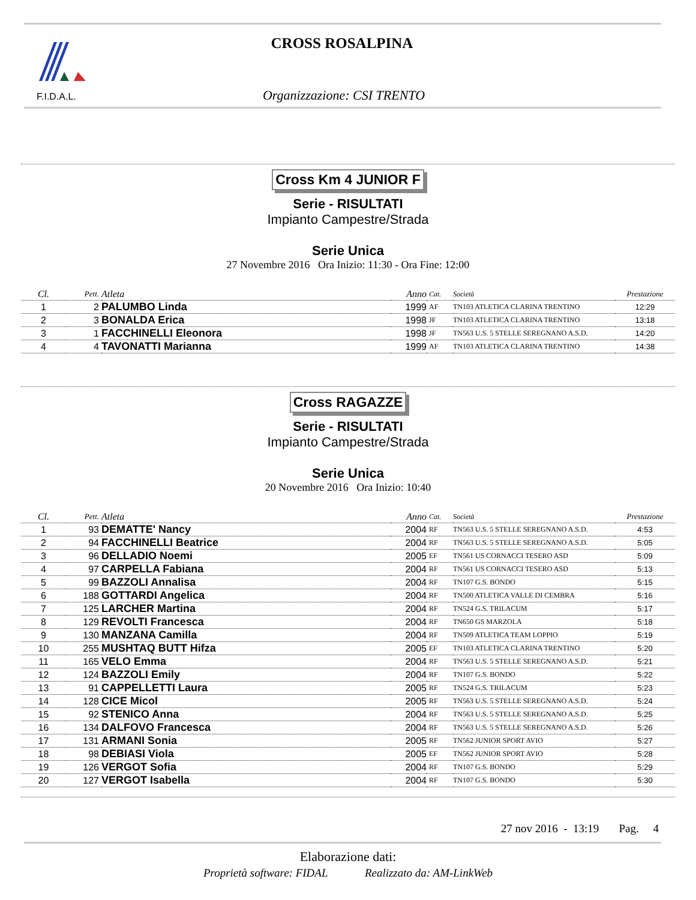F.I.D.A.L.
CROSS ROSALPINA
Organizzazione: CSI TRENTO
Cross Km 4 JUNIOR F
Serie - RISULTATI
Impianto Campestre/Strada
Serie Unica
27 Novembre 2016 Ora Inizio: 11:30 - Ora Fine: 12:00
| Cl. | Pett. | Atleta | Anno | Cat. | Società | Prestazione | |
| --- | --- | --- | --- | --- | --- | --- | --- |
| 1 | 2 | PALUMBO Linda | 1999 | AF | TN103 ATLETICA CLARINA TRENTINO | 12:29 | |
| 2 | 3 | BONALDA Erica | 1998 | JF | TN103 ATLETICA CLARINA TRENTINO | 13:18 | |
| 3 | 1 | FACCHINELLI Eleonora | 1998 | JF | TN563 U.S. 5 STELLE SEREGNANO A.S.D. | 14:20 | |
| 4 | 4 | TAVONATTI Marianna | 1999 | AF | TN103 ATLETICA CLARINA TRENTINO | 14:38 | |
Cross RAGAZZE
Serie - RISULTATI
Impianto Campestre/Strada
Serie Unica
20 Novembre 2016 Ora Inizio: 10:40
| Cl. | Pett. | Atleta | Anno | Cat. | Società | Prestazione | |
| --- | --- | --- | --- | --- | --- | --- | --- |
| 1 | 93 | DEMATTE' Nancy | 2004 | RF | TN563 U.S. 5 STELLE SEREGNANO A.S.D. | 4:53 | |
| 2 | 94 | FACCHINELLI Beatrice | 2004 | RF | TN563 U.S. 5 STELLE SEREGNANO A.S.D. | 5:05 | |
| 3 | 96 | DELLADIO Noemi | 2005 | EF | TN561 US CORNACCI TESERO ASD | 5:09 | |
| 4 | 97 | CARPELLA Fabiana | 2004 | RF | TN561 US CORNACCI TESERO ASD | 5:13 | |
| 5 | 99 | BAZZOLI Annalisa | 2004 | RF | TN107 G.S. BONDO | 5:15 | |
| 6 | 188 | GOTTARDI Angelica | 2004 | RF | TN500 ATLETICA VALLE DI CEMBRA | 5:16 | |
| 7 | 125 | LARCHER Martina | 2004 | RF | TN524 G.S. TRILACUM | 5:17 | |
| 8 | 129 | REVOLTI Francesca | 2004 | RF | TN650 GS MARZOLA | 5:18 | |
| 9 | 130 | MANZANA Camilla | 2004 | RF | TN509 ATLETICA TEAM LOPPIO | 5:19 | |
| 10 | 255 | MUSHTAQ BUTT Hifza | 2005 | EF | TN103 ATLETICA CLARINA TRENTINO | 5:20 | |
| 11 | 165 | VELO Emma | 2004 | RF | TN563 U.S. 5 STELLE SEREGNANO A.S.D. | 5:21 | |
| 12 | 124 | BAZZOLI Emily | 2004 | RF | TN107 G.S. BONDO | 5:22 | |
| 13 | 91 | CAPPELLETTI Laura | 2005 | RF | TN524 G.S. TRILACUM | 5:23 | |
| 14 | 128 | CICE Micol | 2005 | RF | TN563 U.S. 5 STELLE SEREGNANO A.S.D. | 5:24 | |
| 15 | 92 | STENICO Anna | 2004 | RF | TN563 U.S. 5 STELLE SEREGNANO A.S.D. | 5:25 | |
| 16 | 134 | DALFOVO Francesca | 2004 | RF | TN563 U.S. 5 STELLE SEREGNANO A.S.D. | 5:26 | |
| 17 | 131 | ARMANI Sonia | 2005 | RF | TN562 JUNIOR SPORT AVIO | 5:27 | |
| 18 | 98 | DEBIASI Viola | 2005 | EF | TN562 JUNIOR SPORT AVIO | 5:28 | |
| 19 | 126 | VERGOT Sofia | 2004 | RF | TN107 G.S. BONDO | 5:29 | |
| 20 | 127 | VERGOT Isabella | 2004 | RF | TN107 G.S. BONDO | 5:30 | |
27 nov 2016 - 13:19 Pag. 4
Elaborazione dati:
Proprietà software: FIDAL Realizzato da: AM-LinkWeb